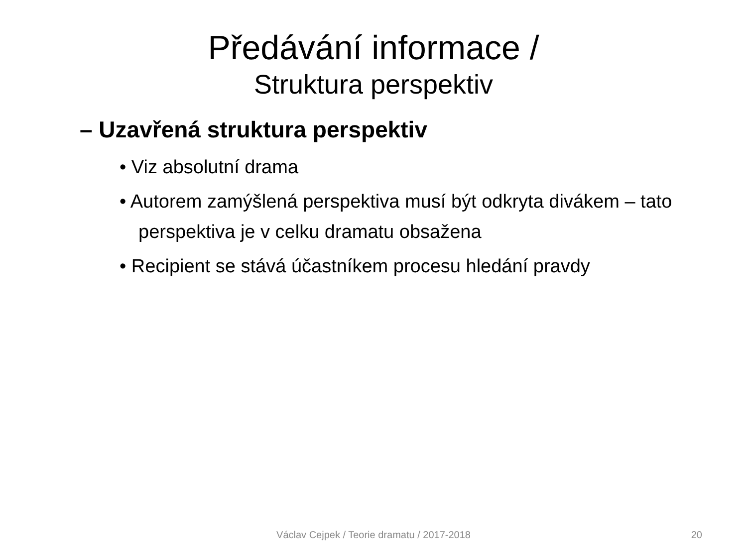Předávání informace /
Struktura perspektiv
– Uzavřená struktura perspektiv
• Viz absolutní drama
• Autorem zamýšlená perspektiva musí být odkryta divákem – tato perspektiva je v celku dramatu obsažena
• Recipient se stává účastníkem procesu hledání pravdy
Václav Cejpek / Teorie dramatu / 2017-2018
20